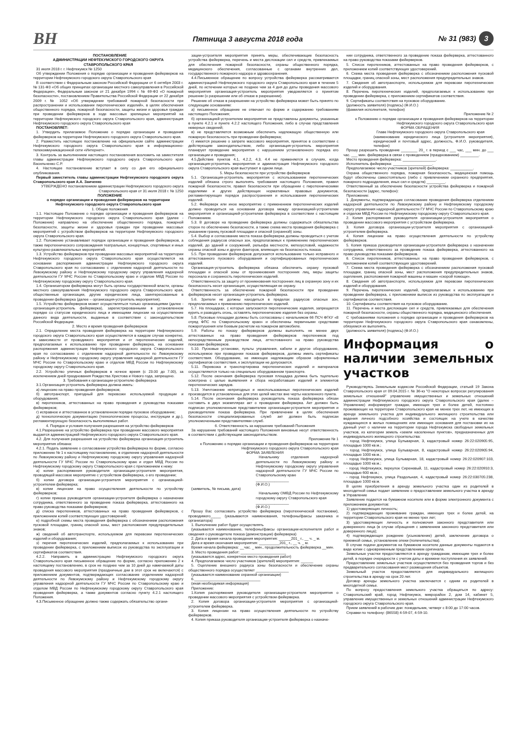ВН Пятница 3 августа 2018 года № 31 (983) 3
ПОСТАНОВЛЕНИЕ
АДМИНИСТРАЦИИ НЕФТЕКУМСКОГО ГОРОДСКОГО ОКРУГА
СТАВРОПОЛЬСКОГО КРАЯ
31 июля 2018 г. г. Нефтекумск № 1250
Об утверждении Положения о порядке организации и проведения фейерверков на территории Нефтекумского городского округа Ставропольского края
В соответствии с Федеральным законом Российской Федерации от 6 октября 2003 г. № 131-ФЗ «Об общих принципах организации местного самоуправления в Российской Федерации», Федеральным законом от 21 декабря 1994 г. № 69-ФЗ «О пожарной безопасности», постановлением Правительства Российской Федерации от 22 декабря 2009 г. № 1052 «Об утверждении требований пожарной безопасности при распространении и использовании пиротехнических изделий», в целях обеспечения общественного порядка, пожарной безопасности, защиты жизни и здоровья граждан при проведении фейерверков в ходе массовых зрелищных мероприятий на территории Нефтекумского городского округа Ставропольского края, администрация Нефтекумского городского округа Ставропольского края
ПОСТАНОВЛЯЕТ:
1. Утвердить прилагаемое Положение о порядке организации и проведения фейерверков на территории Нефтекумского городского округа Ставропольского края.
2. Разместить настоящее постановление на официальном сайте администрации Нефтекумского городского округа Ставропольского края в информационно-телекоммуникационной сети «Интернет».
3. Контроль за выполнением настоящего постановления возложить на заместителя главы администрации Нефтекумского городского округа Ставропольского края Васильченко С.Р.
4. Настоящее постановление вступает в силу со дня его официального опубликования.
Первый заместитель главы администрации Нефтекумского городского округа Ставропольского края А.А. Заиченко
УТВЕРЖДЕНО постановлением администрации Нефтекумского городского округа Ставропольского края от 31 июля 2018 г. № 1250
ПОЛОЖЕНИЕ
о порядке организации и проведения фейерверков на территории Нефтекумского городского округа Ставропольского края
1. Общие положения
1.1. Настоящее Положение о порядке организации и проведения фейерверков на территории Нефтекумского городского округа Ставропольского края (далее - Положение) направлено на обеспечение общественного порядка, пожарной безопасности, защиты жизни и здоровья граждан при проведении массовых мероприятий с устройством фейерверков на территории Нефтекумского городского округа Ставропольского края.
1.2. Положение устанавливает порядок организации и проведения фейерверков, а также пиротехнического сопровождения театральных, концертных, спортивных и иных культурно-развлекательных мероприятий.
1.3. Устройство фейерверков при проведении массовых мероприятий на территории Нефтекумского городского округа Ставропольского края осуществляется на основании распоряжения администрации Нефтекумского городского округа Ставропольского края по согласованию с отделением надзорной деятельности по Левокумскому району и Нефтекумскому городскому округу управления надзорной деятельности ГУ МЧС России по Ставропольскому краю и отделом МВД России по Нефтекумскому городскому округу Ставропольского края.
1.4. Организатором фейерверка могут быть органы государственной власти, органы местного самоуправления Нефтекумского городского округа Ставропольского края, общественные организации, другие юридические лица, заинтересованные в проведении фейерверка (далее – организация-устроитель мероприятия).
1.5. Устройство фейерверков может осуществляться только организациями (далее - организация-устроитель фейерверка), зарегистрированными в установленном порядке со статусом юридического лица и имеющими лицензии на осуществление данного вида деятельности, выданные в соответствии с законодательством Российской Федерации.
2. Место и время проведения фейерверков
2.1. Определение места проведения фейерверка на территории Нефтекумского городского округа Ставропольского края осуществляется в каждом случае конкретно, в зависимости от проводимого мероприятия и от пиротехнических изделий, предполагаемых к использованию при проведении фейерверка, на основании распоряжения администрации Нефтекумского городского округа Ставропольского края по согласованию с отделением надзорной деятельности по Левокумскому району и Нефтекумскому городскому округу управления надзорной деятельности ГУ МЧС России по Ставропольскому краю и отделом МВД России по Нефтекумскому городскому округу Ставропольского края.
2.2. Устройство уличных фейерверков в ночное время (с 23.00 до 7.00), за исключением дней празднования Рождества Христова и Нового года, запрещено.
3. Требования к организации-устроителю фейерверка
3.1.Организация-устроитель фейерверка должна иметь:
а) лицензию на право проведения фейерверков;
б) автотранспорт, пригодный для перевозки используемой продукции и оборудования;
в) пиротехников, аттестованных на право проведения и руководства показами фейерверков;
г) исправное и аттестованное в установленном порядке пусковое оборудование;
д) технологическую документацию (технологические процессы, инструкции и др.), регламентирующую безопасность выполняемых работ.
4. Порядок и условия получения разрешения на устройство фейерверков
4.1.Разрешение на устройство фейерверка при проведении массового мероприятия выдается администрацией Нефтекумского городского округа Ставропольского края.
4.2. Для получения разрешения на устройство фейерверка организация-устроитель мероприятия обязана:
4.2.1. Подать заявление о согласовании устройства фейерверка по форме, согласно приложению № 1 к настоящему постановлению, в отделение надзорной деятельности по Левокумскому району и Нефтекумскому городскому округу управления надзорной деятельности ГУ МЧС России по Ставропольскому краю и отдел МВД России по Нефтекумскому городскому округу Ставропольского края с приложением к нему:
а) копии распоряжения руководителя организации-устроителя мероприятия, проводящей массовое мероприятие с устройством фейерверка, о его проведении;
б) копии договора организации-устроителя мероприятия с организацией-устроителем фейерверка;
в) копии лицензии на право осуществления деятельности по устройству фейерверков;
г) копии приказа руководителя организации-устроителя фейерверка о назначении сотрудника, ответственного за проведение показа фейерверка, аттестованного на право руководства показами фейерверков;
д) списка пиротехников, аттестованных на право проведения фейерверков, с приложением копий соответствующих удостоверений;
е) подробной схемы места проведения фейерверка с обозначением расположения пусковой площадки, границ опасной зоны, мест расположения предупредительных знаков;
ж) сведений об автотранспорте, используемом для перевозки пиротехнических изделий и оборудования;
з) перечня пиротехнических изделий, предполагаемых к использованию при проведении фейерверка, с приложением выписок из руководства по эксплуатации и сертификатов соответствия.
4.2.2. Направить в администрацию Нефтекумского городского округа Ставропольского края письменное обращение по форме, согласно приложению 2 к настоящему постановлению, в срок не позднее чем за 10 дней до намечаемой даты проведения массового мероприятия (праздничные дни в этот срок не включаются) с приложением документов, подтверждающих согласование отделением надзорной деятельности по Левокумскому району и Нефтекумскому городскому округу управления надзорной деятельности ГУ МЧС России по Ставропольскому краю и отделом МВД России по Нефтекумскому городскому округу Ставропольского края проведения фейерверка, а также документов согласно пункту 4.2.1 настоящего Положения.
4.3.Письменное обращение должно также содержать обязательство органи-
зации-устроителя мероприятия принять меры, обеспечивающие безопасность устройства фейерверка, перечень и места дислокации сил и средств, привлекаемых для обеспечения пожарной безопасности, охраны общественного порядка, медицинского обеспечения, согласованные с органами внутренних дел, государственного пожарного надзора и здравоохранения.
4.4.Письменное обращение по вопросу устройства фейерверка рассматривается администрацией Нефтекумского городского округа Ставропольского края в течение 5 дней, по истечении которых не позднее чем за 4 дня до даты проведения массового мероприятия организация-устроитель мероприятия уведомляется о принятом решении (о разрешении или об отказе в разрешении).
Решение об отказе в разрешении на устройство фейерверка может быть принято по следующим основаниям:
а) письменное обращение не отвечает по форме и содержанию требованиям настоящего Положения;
б) организацией-устроителем мероприятия не представлены документы, указанные в пункте 4.2.1 и пункте 4.2.2 настоящего Положения, либо в случае представления неверных сведений;
в) не представляется возможным обеспечить надлежащую общественную или пожарную безопасность при проведении фейерверка;
г) имеется решение о запрете массового мероприятия, принятое в соответствии с действующим законодательством, либо организация-устроитель мероприятия планирует проведение мероприятия с нарушением установленного порядка его организации и проведения;
4.5.Действие пунктов 4.1, 4.2.2, 4.3, 4.4 не применяется в случаях, когда организация-устроитель мероприятия и администрация Нефтекумского городского округа Ставропольского края выступают в одном лице.
5. Меры безопасности при устройстве фейерверков
5.1. Организация-устроитель мероприятия с использованием пиротехнических изделий обязана строго выполнять требования настоящего Положения, правил пожарной безопасности, правил безопасности при обращении с пиротехническими изделиями и других действующих нормативных правовых документов, регламентирующих порядок распространения и использования пиротехнических изделий.
5.2. Фейерверк или иное мероприятие с применением пиротехнических изделий должно проводиться на основании договора между организацией-устроителем мероприятия и организацией-устроителем фейерверка в соответствии с настоящим Положением.
5.3. В договоре на проведение фейерверка должны содержаться обязательства сторон по обеспечению безопасности, а также схема места проведения фейерверка с указанием границ пусковой площадки и опасной (охранной) зоны.
5.4. Выбор и согласование места показа фейерверка должны проводиться с учетом соблюдения радиусов опасных зон, предполагаемых к применению пиротехнических изделий, до зданий и сооружений, рельефа местности, метеоусловий, надежности охраны опасной зоны и других факторов, влияющих на безопасность показа.
5.5. При проведении фейерверков допускается использование только исправного и аттестованного пускового оборудования и сертифицированных пиротехнических изделий.
Организация-устроитель фейерверка обязана обеспечить охрану пусковой площадки и опасной зоны от проникновения посторонних лиц, меры защиты персонала и сохранность пиротехнических изделий.
Ответственность за защиту от проникновения посторонних лиц в охранную зону и их безопасность несет организация, осуществляющая ее охрану.
Ответственность за обеспечение пожарной безопасности при проведении фейерверков несет организация-устроитель фейерверка.
5.6. Зрители не должны находиться в пределах радиусов опасных зон, предполагаемых к применению пиротехнических изделий.
5.7. На площадках, с которых запускаются пиротехнические изделия, запрещается курить и разводить огонь, оставлять пиротехнические изделия без охраны.
5.8. Пусковые площадки должны быть согласованы с начальником 66 ПСЧ ФГКУ «8 отряд ФПС по Ставропольскому краю» и обеспечены первичными средствами пожаротушения или боевым расчетом на пожарном автомобиле.
5.9. Работы по показу фейерверков должны выполнять не менее двух аттестованных на право проведения фейерверков пиротехников под непосредственным руководством лица, аттестованного на право руководства показами фейерверков.
5.10. Пусковые установки, пульты управления, кабели и другое оборудование, используемое при проведении показов фейерверков, должны иметь сертификаты соответствия. Оборудование, не имеющее надлежащим образом оформленных сертификатов соответствия, к эксплуатации не допускается.
5.11. Перевозка и транспортировка пиротехнических изделий и материалов осуществляются только на специально оборудованном транспорте.
5.12. После окончания фейерверка пусковая площадка должна быть тщательно осмотрена с целью выявления и сбора несработавших изделий и элементов пиротехнических зарядов.
5.13. Уничтожение непригодных и неиспользованных пиротехнических изделий производится в установленных для этих целей местах вне черты населенного пункта.
5.14. После окончания фейерверка руководитель показа фейерверка обязан составить в двух экземплярах акт о проведении фейерверка. Акт должен быть подписан уполномоченным представителем организации-устроителя мероприятия и руководителем показа фейерверка. При привлечении в целях обеспечения безопасности специализированных служб акт должен быть подписан уполномоченными представителями служб.
6. Ответственность за нарушение требований Положения
За нарушение требований настоящего Положения виновные несут ответственность в соответствии с действующим законодательством.
Приложение № 1
к Положению о порядке организации и проведения фейерверков на территории Нефтекумского городского округа Ставропольского края
ФОРМА ЗАЯВЛЕНИЯ
Начальнику отделения надзорной деятельности по Левокумскому району и Нефтекумскому городскому округу управления надзорной деятельности ГУ МЧС России по Ставропольскому краю
________________
(Ф.И.О.)
(заявитель, № письма, дата)
Начальнику ОМВД России по Нефтекумскому городскому округу Ставропольского края
________________
(Ф.И.О.)
Прошу Вас согласовать устройство фейерверка (пиротехнической постановки), проводимого_____ (указываются наименования, телефоны/факсы заказчика и организатора)
1. Выполнение работ будет осуществлять
(указывается наименование, телефоны/факсы организации-исполнителя работ и сведения о руководителе показа (демонстрации) фейерверка)
2. Дата и время начала проведения мероприятия: ______201_ г., __ ч. _ м.
Дата и время окончания мероприятия: __________201_ г., __ ч. _ м.
Время начала фейерверка: __час. _ мин., продолжительность фейерверка __мин.
3. Место проведения работ: ______________________
(указывается адрес, конкретное место проведения работ)
4. Предполагаемое число участников (зрителей) мероприятия: ______
5. Оцепление внешнего радиуса зоны безопасности и обеспечение охраны общественного порядка осуществляет ________________
(указывается наименование охранной организации)
6.________________________________
(иная необходимая информация)
Приложение:
1.Копия распоряжения руководителя организации-устроителя мероприятия о проведении массового мероприятия с устройством фейерверка.
2. Копия договора организации-устроителя мероприятия с организацией- устроителем фейерверка.
3. Копия лицензии на право осуществления деятельности по устройству фейерверков.
4. Копия приказа руководителя организации-устроителя фейерверка о назначе-
нии сотрудника, ответственного за проведение показа фейерверка, аттестованного на право руководства показами фейерверков.
5. Список пиротехников, аттестованных на право проведения фейерверков, с приложением копий соответствующих удостоверений.
6. Схема места проведения фейерверка с обозначением расположения пусковой площадки, границ опасной зоны, мест расположения предупредительных знаков.
7. Сведения об автотранспорте, используемом для перевозки пиротехнических изделий и оборудования.
8. Перечень пиротехнических изделий, предполагаемых к использованию при проведении фейерверка, с приложением сертификатов соответствия.
9. Сертификаты соответствия на пусковое оборудование.
(должность заявителя) (подпись) (Ф.И.О.)
(фамилия исполнителя, телефон)
Приложение № 2
к Положению о порядке организации и проведения фейерверков на территории Нефтекумского городского округа Ставропольского края
ФОРМА ОБРАЩЕНИЯ
Главе Нефтекумского городского округа Ставропольского края
(наименование юридического лица (устроителя мероприятия), юридический и почтовый адрес, должность, Ф.И.О. руководителя, телефон)
Прошу разрешить проведение ________ 20_ г. в период с ___ час, ___ мин. до ___ час. ___ мин. фейерверка в связи с проведением (празднованием) _________.
Место проведения фейерверка: ________________.
Исполнитель фейерверка: ___________________.
Предполагаемое число участников (зрителей) фейерверка: ___________.
Охрана общественного порядка, пожарная безопасность, медицинская помощь будут обеспечены самостоятельно (либо с привлечением охранного предприятия, пожарного подразделения, иных сил и средств) _________.
Ответственный за обеспечение безопасности устройства фейерверка и пожарной безопасности (адрес, телефон):
Приложение:
1. Документы, подтверждающие согласование проведения фейерверка отделением надзорной деятельности по Левокумскому району и Нефтекумскому городскому округу управления надзорной деятельности ГУ МЧС России по Ставропольскому краю и отделом МВД России по Нефтекумскому городскому округу Ставропольского края.
2. Копия распоряжения руководителя организации-устроителя мероприятия о проведении массового мероприятия с устройством фейерверка.
3. Копия договора организации-устроителя мероприятия с организацией-устроителем фейерверка.
4. Копия лицензии на право осуществления деятельности по устройству фейерверков.
5. Копия приказа руководителя организации-устроителя фейерверка о назначении сотрудника, ответственного за проведение показа фейерверка, аттестованного на право руководства показами фейерверков.
6. Список пиротехников, аттестованных на право проведения фейерверков, с приложением копий соответствующих удостоверений.
7. Схема места проведения фейерверка с обозначением расположения пусковой площадки, границ опасной зоны, мест расположения предупредительных знаков, оцепления, расположения пожарной машины и машин «скорой помощи».
8. Сведения об автотранспорте, используемом для перевозки пиротехнических изделий и оборудования.
9. Перечень пиротехнических изделий, предполагаемых к использованию при проведении фейерверка, с приложением выписок из руководства по эксплуатации и сертификатов соответствия.
10. Сертификаты соответствия на пусковое оборудование.
11. Перечень и места дислокации сил и средств, привлекаемых для обеспечения пожарной безопасности, охраны общественного порядка, медицинского обеспечения.
С требованиями положения о порядке организации и проведения фейерверков на территории Нефтекумского городского округа Ставропольского края ознакомлены, обязуемся их выполнять.
(должность заявителя) (подпись) (Ф.И.О.)
Информация о наличии земельных участков
Руководствуясь Земельным кодексом Российской Федерации, статьей 19 Закона Ставропольского края от 09.04.2015 г. № 36-кз "О некоторых вопросах регулирования земельных отношений" управление имущественных и земельных отношений администрации Нефтекумского городского округа Ставропольского края (далее – Управление) информирует граждан, имеющих трех и более детей, постоянно проживающих на территории Ставропольского края не менее трех лет, не имеющих в аренде земельного участка для индивидуального жилищного строительства или ведения личного подсобного хозяйства и состоящих на учете в качестве нуждающихся в жилых помещениях или имеющих основания для постановки их на данный учет о наличии на территории города Нефтекумска свободных земельных участков, из категории земель «земли населенных пунктов», предназначенных для индивидуального жилищного строительства:
- город Нефтекумск, улица Бульварная, 3, кадастровый номер 26:22:020905:95, площадью 1000 кв.м.;
- город Нефтекумск, улица Бульварная, 8, кадастровый номер 26:22:020905:94, площадью 1000 кв.м.;
- город Нефтекумск, улица Бульварная, 18, кадастровый номер 26:22:020907:103, площадью 1000 кв.м.;
- город Нефтекумск, переулок Сиреневый, 11, кадастровый номер 26:22:020910:3, площадью 600 кв.м.;
- город Нефтекумск, улица Раздольная, 4, кадастровый номер 26:22:030705:238, площадью 1000 кв.м.
В целях приобретения в аренду земельного участка один из родителей в многодетной семье подает заявление о предоставлении земельного участка в аренду в Управление
Заявление подается на бумажном носителе или в форме электронного документа с приложением документов:
1) удостоверяющих личность;
2) подтверждающих проживание граждан, имеющих трех и более детей, на территории Ставропольского края не менее трех лет;
3) удостоверяющих личность и полномочия законного представителя или доверенного лица (в случае обращения с заявлением законного представителя или доверенного лица);
4) подтверждающих рождение (усыновление) детей, заключение договора о приемной семье, установление опеки (попечительства).
В случае подачи документов на бумажном носителе данные документы подаются в виде копии с одновременным представлением оригинала.
Земельные участки предоставляются в аренду гражданам, имеющим трех и более детей, в порядке очередности с учетом даты и времени поступления их заявлений.
Предоставление земельных участков осуществляется без проведения торгов и без предварительного согласования мест размещения объектов.
Земельный участок предоставляется для индивидуального жилищного строительства в аренду на срок 20 лет.
Договор аренды земельного участка заключается с одним из родителей в многодетной семье.
По вопросу предоставления земельного участка обращаться по адресу: Ставропольский край, город Нефтекумск, микрорайон 2, дом 14, кабинет 5, управление имущественных и земельных отношений администрации Нефтекумского городского округа Ставропольского края.
Прием заявлений в рабочие дни: понедельник, четверг с 8:00 до 17:00 часов.
Справки по телефону: (86558) 4-59-07, 4-59-10.